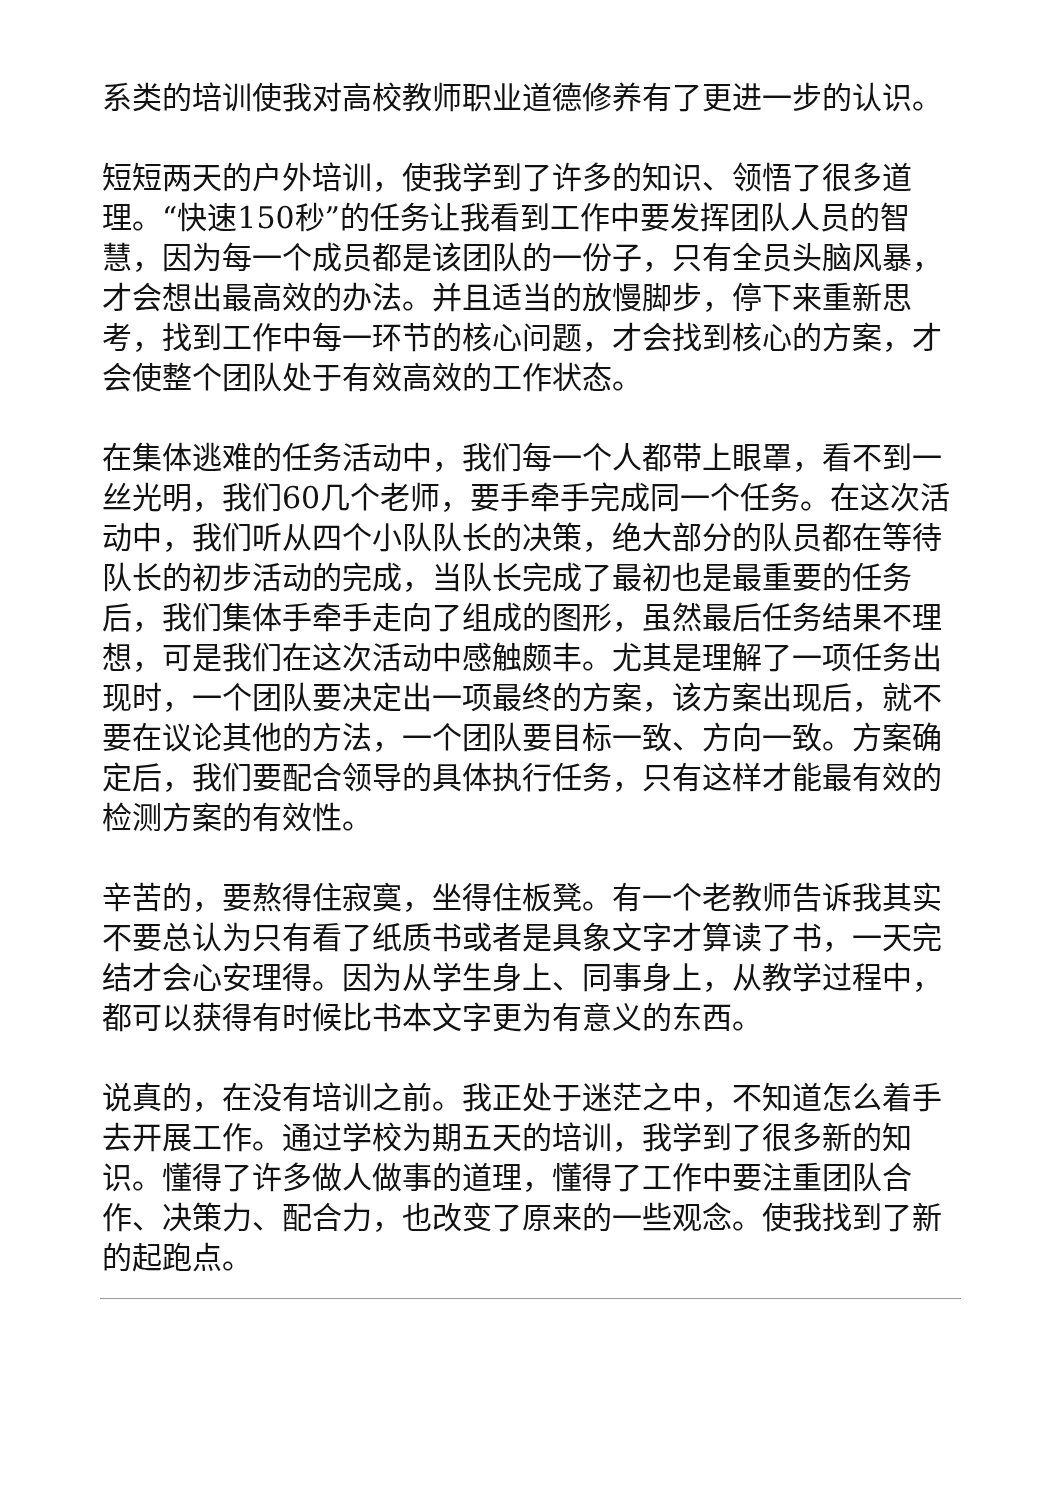系类的培训使我对高校教师职业道德修养有了更进一步的认识。
短短两天的户外培训，使我学到了许多的知识、领悟了很多道理。“快速150秒”的任务让我看到工作中要发挥团队人员的智慧，因为每一个成员都是该团队的一份子，只有全员头脑风暴，才会想出最高效的办法。并且适当的放慢脚步，停下来重新思考，找到工作中每一环节的核心问题，才会找到核心的方案，才会使整个团队处于有效高效的工作状态。
在集体逃难的任务活动中，我们每一个人都带上眼罩，看不到一丝光明，我们60几个老师，要手牵手完成同一个任务。在这次活动中，我们听从四个小队队长的决策，绝大部分的队员都在等待队长的初步活动的完成，当队长完成了最初也是最重要的任务后，我们集体手牵手走向了组成的图形，虽然最后任务结果不理想，可是我们在这次活动中感触颇丰。尤其是理解了一项任务出现时，一个团队要决定出一项最终的方案，该方案出现后，就不要在议论其他的方法，一个团队要目标一致、方向一致。方案确定后，我们要配合领导的具体执行任务，只有这样才能最有效的检测方案的有效性。
辛苦的，要熬得住寂寞，坐得住板凳。有一个老教师告诉我其实不要总认为只有看了纸质书或者是具象文字才算读了书，一天完结才会心安理得。因为从学生身上、同事身上，从教学过程中，都可以获得有时候比书本文字更为有意义的东西。
说真的，在没有培训之前。我正处于迷茫之中，不知道怎么着手去开展工作。通过学校为期五天的培训，我学到了很多新的知识。懂得了许多做人做事的道理，懂得了工作中要注重团队合作、决策力、配合力，也改变了原来的一些观念。使我找到了新的起跑点。